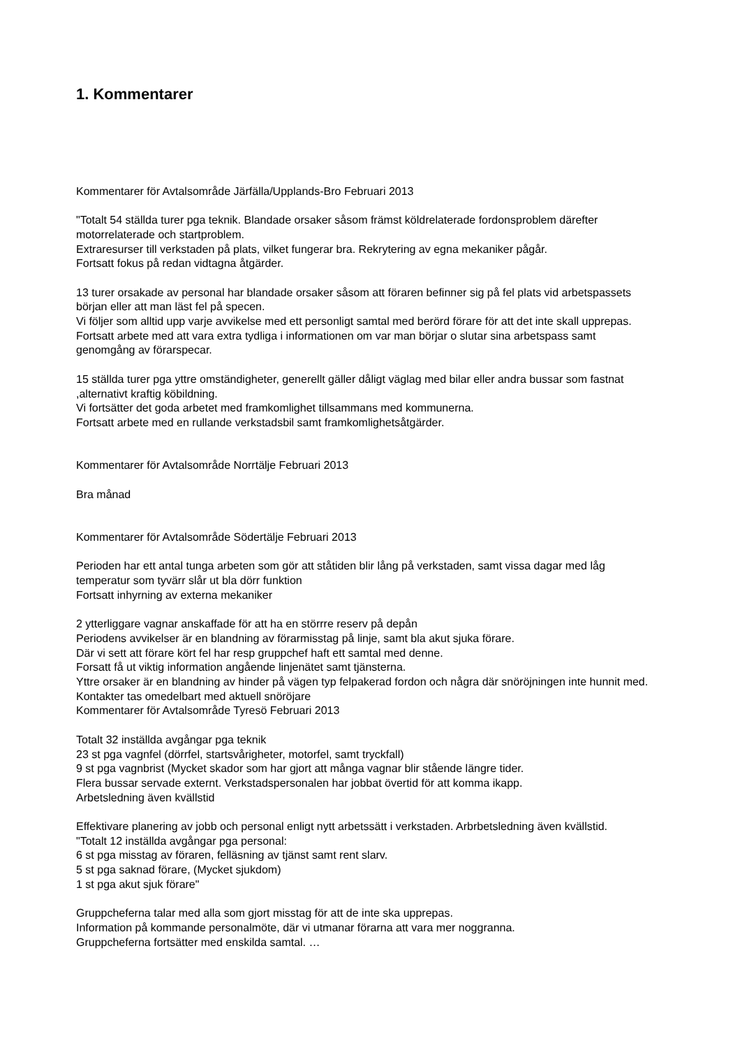1. Kommentarer
Kommentarer för Avtalsområde Järfälla/Upplands-Bro Februari 2013
"Totalt 54 ställda turer pga teknik. Blandade orsaker såsom främst köldrelaterade fordonsproblem därefter motorrelaterade och startproblem.
Extraresurser till verkstaden på plats, vilket fungerar bra. Rekrytering av egna mekaniker pågår.
Fortsatt fokus på redan vidtagna åtgärder.
13 turer orsakade av personal har blandade orsaker såsom att föraren befinner sig på fel plats vid arbetspassets början eller att man läst fel på specen.
Vi följer som alltid upp varje avvikelse med ett personligt samtal med berörd förare för att det inte skall upprepas.
Fortsatt arbete med att vara extra tydliga i informationen om var man börjar o slutar sina arbetspass samt genomgång av förarspecar.
15 ställda turer pga yttre omständigheter, generellt gäller dåligt väglag med bilar eller andra bussar som fastnat ,alternativt kraftig köbildning.
Vi fortsätter det goda arbetet med framkomlighet tillsammans med kommunerna.
Fortsatt arbete med en rullande verkstadsbil samt framkomlighetsåtgärder.
Kommentarer för Avtalsområde Norrtälje Februari 2013
Bra månad
Kommentarer för Avtalsområde Södertälje Februari 2013
Perioden har ett antal tunga arbeten som gör att ståtiden blir lång på verkstaden, samt vissa dagar med låg temperatur som tyvärr slår ut bla dörr funktion
Fortsatt inhyrning av externa mekaniker
2 ytterliggare vagnar anskaffade för att ha en störrre reserv på depån
Periodens avvikelser är en blandning av förarmisstag på linje, samt bla akut sjuka förare.
Där vi sett att förare kört fel har resp gruppchef haft ett samtal med denne.
Forsatt få ut viktig information angående linjenätet samt tjänsterna.
Yttre orsaker är en blandning av hinder på vägen typ felpakerad fordon och några där snöröjningen inte hunnit med.
Kontakter tas omedelbart med aktuell snöröjare
Kommentarer för Avtalsområde Tyresö Februari 2013
Totalt 32 inställda avgångar pga teknik
23 st pga vagnfel (dörrfel, startsvårigheter, motorfel, samt tryckfall)
9 st pga vagnbrist (Mycket skador som har gjort att många vagnar blir stående längre tider.
Flera bussar servade externt. Verkstadspersonalen har jobbat övertid för att komma ikapp.
Arbetsledning även kvällstid
Effektivare planering av jobb och personal enligt nytt arbetssätt i verkstaden. Arbrbetsledning även kvällstid.
"Totalt 12 inställda avgångar pga personal:
6 st pga misstag av föraren, felläsning av tjänst samt rent slarv.
5 st pga saknad förare, (Mycket sjukdom)
1 st pga akut sjuk förare"
Gruppcheferna talar med alla som gjort misstag för att de inte ska upprepas.
Information på kommande personalmöte, där vi utmanar förarna att vara mer noggranna.
Gruppcheferna fortsätter med enskilda samtal. …